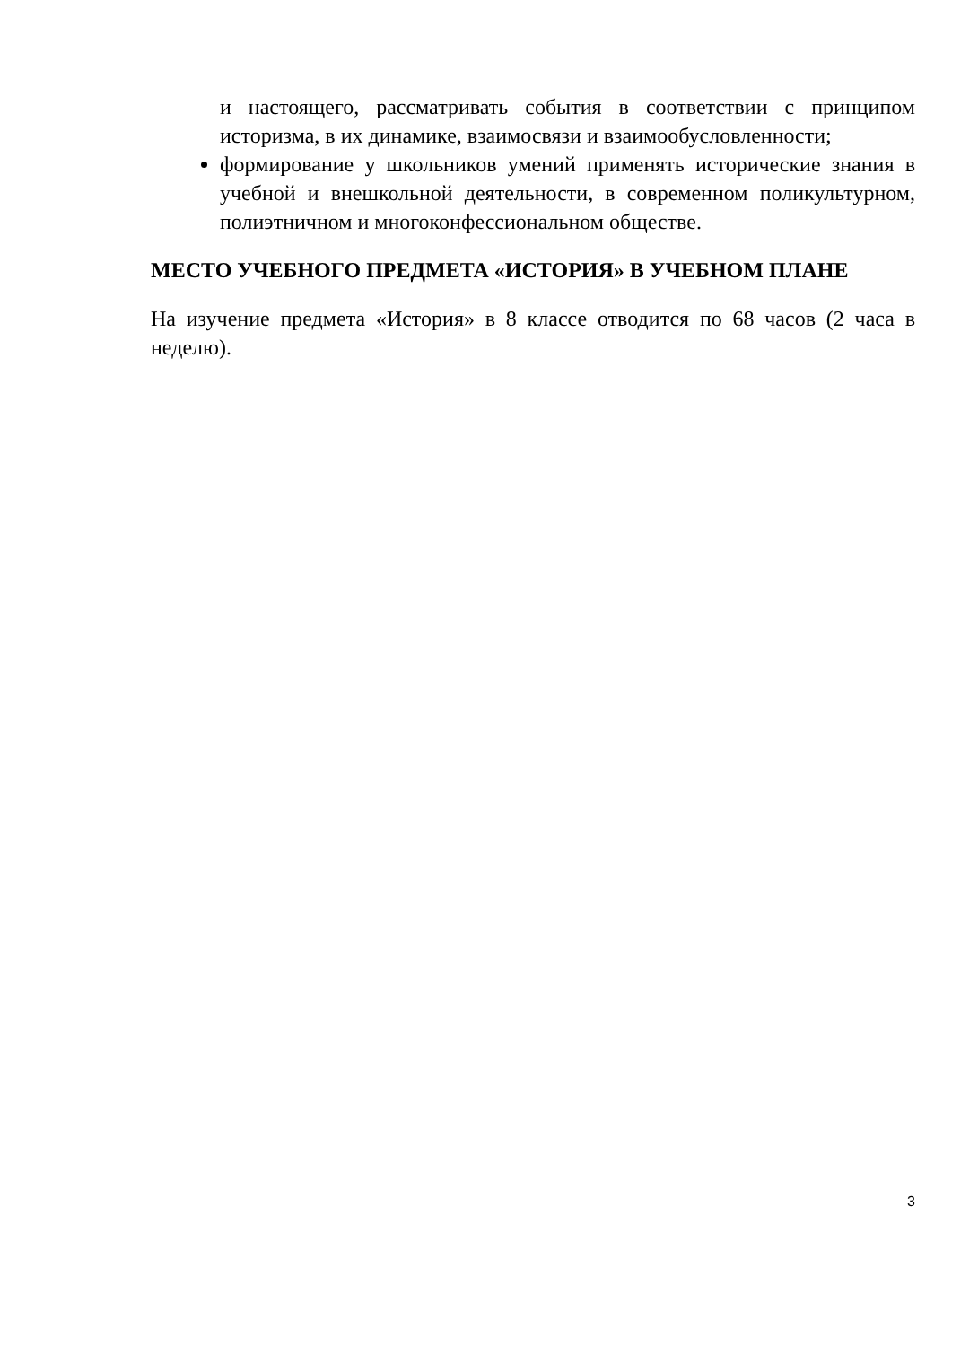и настоящего, рассматривать события в соответствии с принципом историзма, в их динамике, взаимосвязи и взаимообусловленности;
формирование у школьников умений применять исторические знания в учебной и внешкольной деятельности, в современном поликультурном, полиэтничном и многоконфессиональном обществе.
МЕСТО УЧЕБНОГО ПРЕДМЕТА «ИСТОРИЯ» В УЧЕБНОМ ПЛАНЕ
На изучение предмета «История» в 8 классе отводится по 68 часов (2 часа в неделю).
3